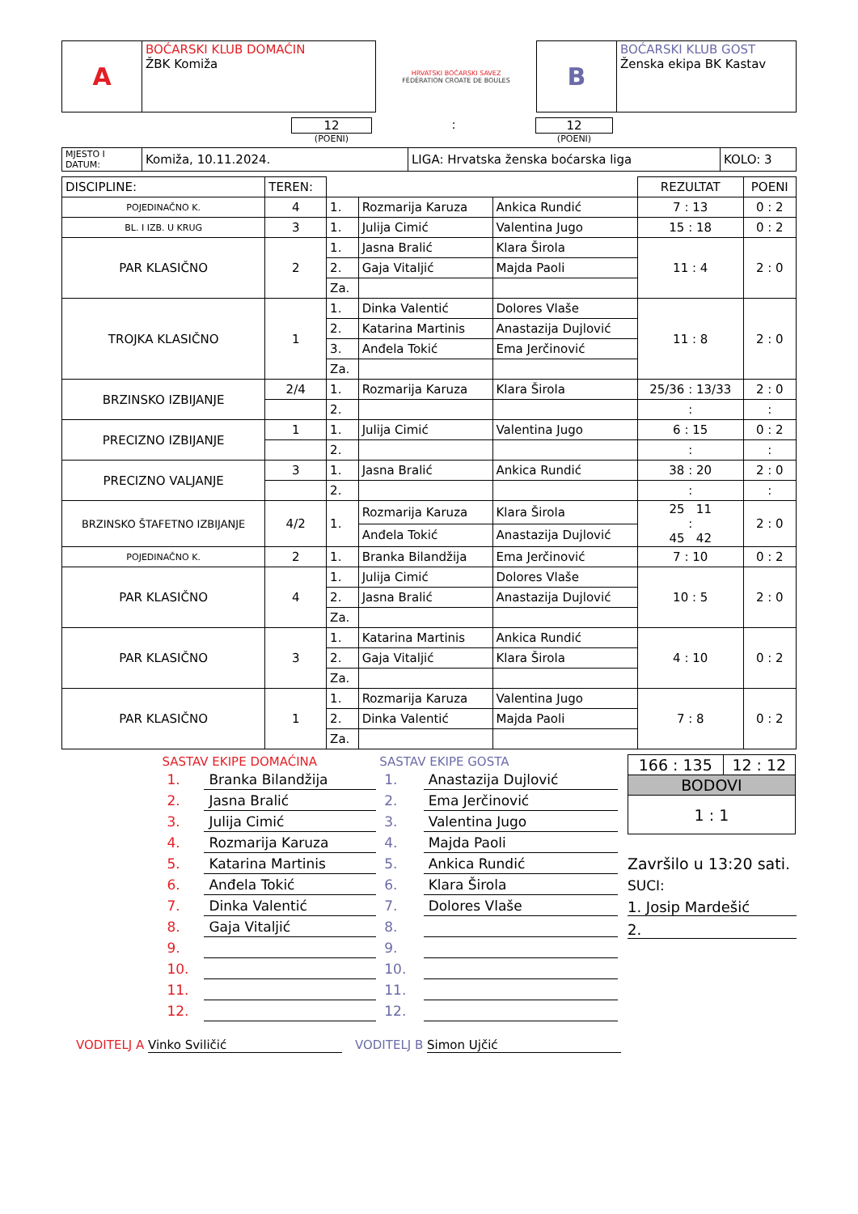| A | BOĆARSKI KLUB DOMAĆIN ŽBK Komiža | HRVATSKI BOĆARSKI SAVEZ FÉDÉRATION CROATE DE BOULES | B | BOĆARSKI KLUB GOST Ženska ekipa BK Kastav |
12
(POENI)
: 12
(POENI)
| MJESTO I DATUM: | Komiža, 10.11.2024. | LIGA: Hrvatska ženska boćarska liga | KOLO: 3 |
| DISCIPLINE: | TEREN: | | | | REZULTAT | POENI |
| POJEDINAČNO K. | 4 | 1. | Rozmarija Karuza | Ankica Rundić | 7 : 13 | 0 : 2 |
| BL. I IZB. U KRUG | 3 | 1. | Julija Cimić | Valentina Jugo | 15 : 18 | 0 : 2 |
| PAR KLASIČNO | 2 | 1. | Jasna Bralić | Klara Širola | 11 : 4 | 2 : 0 |
| | | 2. | Gaja Vitaljić | Majda Paoli | | |
| | | Za. | | | | |
| TROJKA KLASIČNO | 1 | 1. | Dinka Valentić | Dolores Vlaše | 11 : 8 | 2 : 0 |
| | | 2. | Katarina Martinis | Anastazija Dujlović | | |
| | | 3. | Anđela Tokić | Ema Jerčinović | | |
| | | Za. | | | | |
| BRZINSKO IZBIJANJE | 2/4 | 1. | Rozmarija Karuza | Klara Širola | 25/36 : 13/33 | 2 : 0 |
| | | 2. | | | : | : |
| PRECIZNO IZBIJANJE | 1 | 1. | Julija Cimić | Valentina Jugo | 6 : 15 | 0 : 2 |
| | | 2. | | | : | : |
| PRECIZNO VALJANJE | 3 | 1. | Jasna Bralić | Ankica Rundić | 38 : 20 | 2 : 0 |
| | | 2. | | | : | : |
| BRZINSKO ŠTAFETNO IZBIJANJE | 4/2 | 1. | Rozmarija Karuza | Klara Širola | 25 11 : 45 42 | 2 : 0 |
| | | | Anđela Tokić | Anastazija Dujlović | | |
| POJEDINAČNO K. | 2 | 1. | Branka Bilandžija | Ema Jerčinović | 7 : 10 | 0 : 2 |
| PAR KLASIČNO | 4 | 1. | Julija Cimić | Dolores Vlaše | 10 : 5 | 2 : 0 |
| | | 2. | Jasna Bralić | Anastazija Dujlović | | |
| | | Za. | | | | |
| PAR KLASIČNO | 3 | 1. | Katarina Martinis | Ankica Rundić | 4 : 10 | 0 : 2 |
| | | 2. | Gaja Vitaljić | Klara Širola | | |
| | | Za. | | | | |
| PAR KLASIČNO | 1 | 1. | Rozmarija Karuza | Valentina Jugo | 7 : 8 | 0 : 2 |
| | | 2. | Dinka Valentić | Majda Paoli | | |
| | | Za. | | | | |
SASTAV EKIPE DOMAĆINA
| 1. | Branka Bilandžija |
| 2. | Jasna Bralić |
| 3. | Julija Cimić |
| 4. | Rozmarija Karuza |
| 5. | Katarina Martinis |
| 6. | Anđela Tokić |
| 7. | Dinka Valentić |
| 8. | Gaja Vitaljić |
| 9. | |
| 10. | |
| 11. | |
| 12. | |
SASTAV EKIPE GOSTA
| 1. | Anastazija Dujlović |
| 2. | Ema Jerčinović |
| 3. | Valentina Jugo |
| 4. | Majda Paoli |
| 5. | Ankica Rundić |
| 6. | Klara Širola |
| 7. | Dolores Vlaše |
| 8. | |
| 9. | |
| 10. | |
| 11. | |
| 12. | |
| 166 : 135 | 12 : 12 |
| BODOVI | |
| 1 : 1 | |
Završilo u 13:20 sati.
SUCI:
1. Josip Mardešić
2.
VODITELJ A Vinko Sviličić VODITELJ B Simon Ujčić